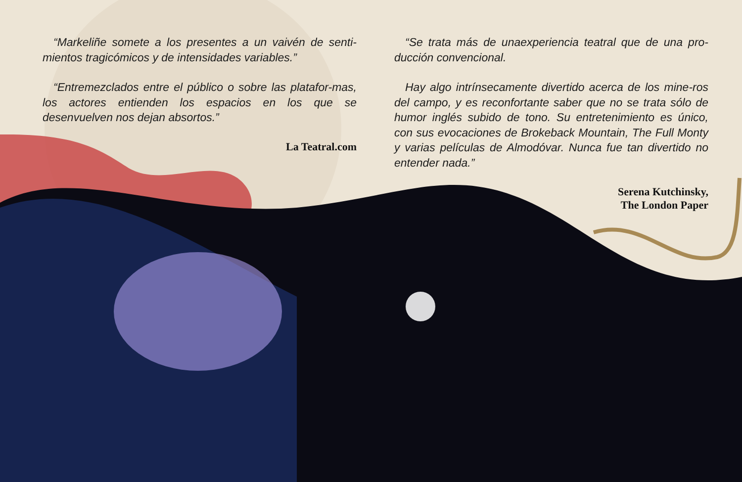“Markeliñe somete a los presentes a un vaivén de senti-mientos tragicómicos y de intensidades variables.”
“Entremezclados entre el público o sobre las platafor-mas, los actores entienden los espacios en los que se desenvuelven nos dejan absortos.”
La Teatral.com
“Se trata más de unaexperiencia teatral que de una pro-ducción convencional.
Hay algo intrínsecamente divertido acerca de los mine-ros del campo, y es reconfortante saber que no se trata sólo de humor inglés subido de tono. Su entretenimiento es único, con sus evocaciones de Brokeback Mountain, The Full Monty y varias películas de Almodóvar. Nunca fue tan divertido no entender nada.”
Serena Kutchinsky,
The London Paper